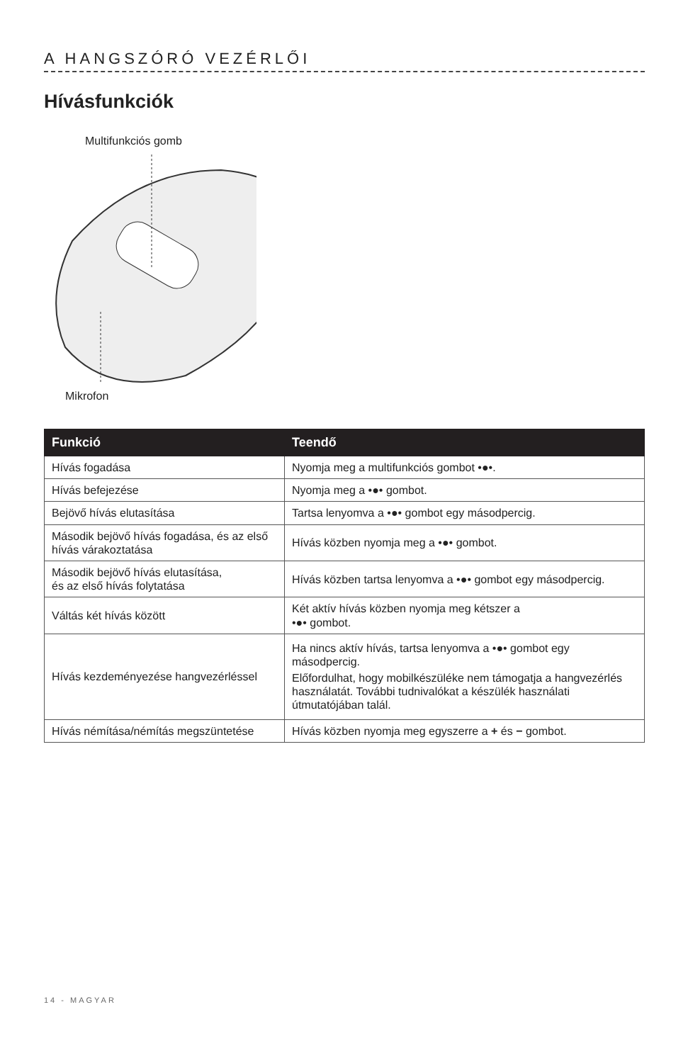A HANGSZÓRÓ VEZÉRLŐI
Hívásfunkciók
Multifunkciós gomb
Mikrofon
| Funkció | Teendő |
| --- | --- |
| Hívás fogadása | Nyomja meg a multifunkciós gombot •●•. |
| Hívás befejezése | Nyomja meg a •●• gombot. |
| Bejövő hívás elutasítása | Tartsa lenyomva a •●• gombot egy másodpercig. |
| Második bejövő hívás fogadása, és az első hívás várakoztatása | Hívás közben nyomja meg a •●• gombot. |
| Második bejövő hívás elutasítása, és az első hívás folytatása | Hívás közben tartsa lenyomva a •●• gombot egy másodpercig. |
| Váltás két hívás között | Két aktív hívás közben nyomja meg kétszer a •●• gombot. |
| Hívás kezdeményezése hangvezérléssel | Ha nincs aktív hívás, tartsa lenyomva a •●• gombot egy másodpercig. Előfordulhat, hogy mobilkészüléke nem támogatja a hangvezérlés használatát. További tudnivalókat a készülék használati útmutatójában talál. |
| Hívás némítása/némítás megszüntetése | Hívás közben nyomja meg egyszerre a + és − gombot. |
14 - MAGYAR